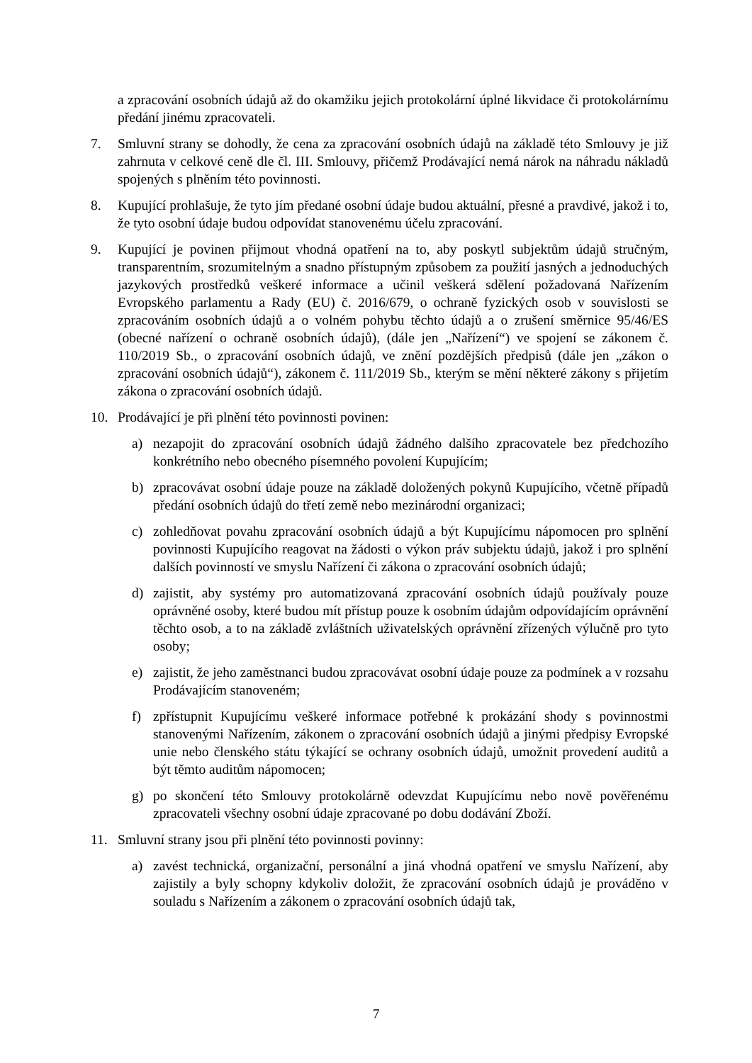a zpracování osobních údajů až do okamžiku jejich protokolární úplné likvidace či protokolárnímu předání jinému zpracovateli.
7. Smluvní strany se dohodly, že cena za zpracování osobních údajů na základě této Smlouvy je již zahrnuta v celkové ceně dle čl. III. Smlouvy, přičemž Prodávající nemá nárok na náhradu nákladů spojených s plněním této povinnosti.
8. Kupující prohlašuje, že tyto jím předané osobní údaje budou aktuální, přesné a pravdivé, jakož i to, že tyto osobní údaje budou odpovídat stanovenému účelu zpracování.
9. Kupující je povinen přijmout vhodná opatření na to, aby poskytl subjektům údajů stručným, transparentním, srozumitelným a snadno přístupným způsobem za použití jasných a jednoduchých jazykových prostředků veškeré informace a učinil veškerá sdělení požadovaná Nařízením Evropského parlamentu a Rady (EU) č. 2016/679, o ochraně fyzických osob v souvislosti se zpracováním osobních údajů a o volném pohybu těchto údajů a o zrušení směrnice 95/46/ES (obecné nařízení o ochraně osobních údajů), (dále jen „Nařízení“) ve spojení se zákonem č. 110/2019 Sb., o zpracování osobních údajů, ve znění pozdějších předpisů (dále jen „zákon o zpracování osobních údajů“), zákonem č. 111/2019 Sb., kterým se mění některé zákony s přijetím zákona o zpracování osobních údajů.
10. Prodávající je při plnění této povinnosti povinen:
a) nezapojit do zpracování osobních údajů žádného dalšího zpracovatele bez předchozího konkrétního nebo obecného písemného povolení Kupujícím;
b) zpracovávat osobní údaje pouze na základě doložených pokynů Kupujícího, včetně případů předání osobních údajů do třetí země nebo mezinárodní organizaci;
c) zohledňovat povahu zpracování osobních údajů a být Kupujícímu nápomocen pro splnění povinnosti Kupujícího reagovat na žádosti o výkon práv subjektu údajů, jakož i pro splnění dalších povinností ve smyslu Nařízení či zákona o zpracování osobních údajů;
d) zajistit, aby systémy pro automatizovaná zpracování osobních údajů používaly pouze oprávněné osoby, které budou mít přístup pouze k osobním údajům odpovídajícím oprávnění těchto osob, a to na základě zvláštních uživatelských oprávnění zřízených výlučně pro tyto osoby;
e) zajistit, že jeho zaměstnanci budou zpracovávat osobní údaje pouze za podmínek a v rozsahu Prodávajícím stanoveném;
f) zpřístupnit Kupujícímu veškeré informace potřebné k prokázání shody s povinnostmi stanovenými Nařízením, zákonem o zpracování osobních údajů a jinými předpisy Evropské unie nebo členského státu týkající se ochrany osobních údajů, umožnit provedení auditů a být těmto auditům nápomocen;
g) po skončení této Smlouvy protokolárně odevzdat Kupujícímu nebo nově pověřenému zpracovateli všechny osobní údaje zpracované po dobu dodávání Zboží.
11. Smluvní strany jsou při plnění této povinnosti povinny:
a) zavést technická, organizační, personální a jiná vhodná opatření ve smyslu Nařízení, aby zajistily a byly schopny kdykoliv doložit, že zpracování osobních údajů je prováděno v souladu s Nařízením a zákonem o zpracování osobních údajů tak,
7